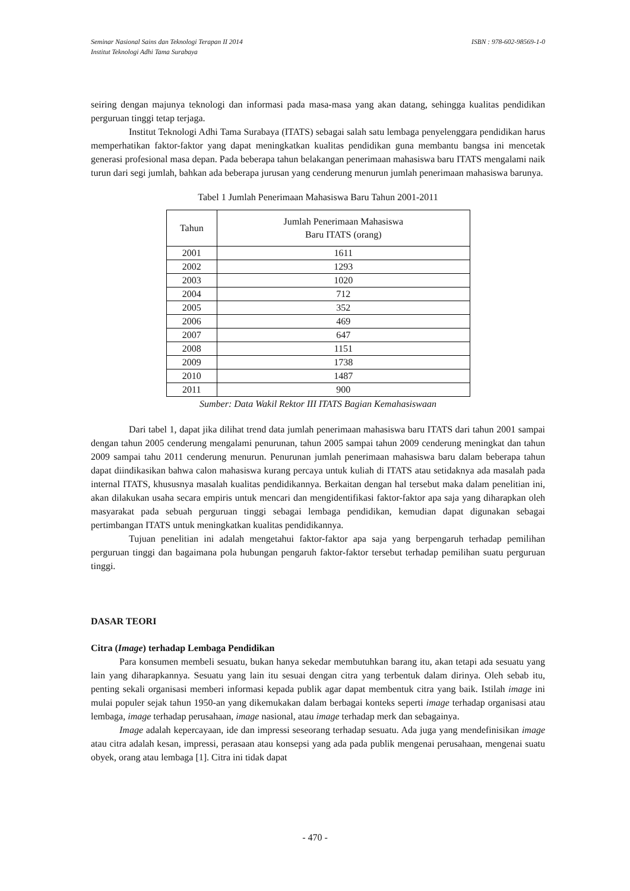Seminar Nasional Sains dan Teknologi Terapan II 2014
Institut Teknologi Adhi Tama Surabaya ISBN : 978-602-98569-1-0
seiring dengan majunya teknologi dan informasi pada masa-masa yang akan datang, sehingga kualitas pendidikan perguruan tinggi tetap terjaga.
Institut Teknologi Adhi Tama Surabaya (ITATS) sebagai salah satu lembaga penyelenggara pendidikan harus memperhatikan faktor-faktor yang dapat meningkatkan kualitas pendidikan guna membantu bangsa ini mencetak generasi profesional masa depan. Pada beberapa tahun belakangan penerimaan mahasiswa baru ITATS mengalami naik turun dari segi jumlah, bahkan ada beberapa jurusan yang cenderung menurun jumlah penerimaan mahasiswa barunya.
Tabel 1 Jumlah Penerimaan Mahasiswa Baru Tahun 2001-2011
| Tahun | Jumlah Penerimaan Mahasiswa Baru ITATS (orang) |
| --- | --- |
| 2001 | 1611 |
| 2002 | 1293 |
| 2003 | 1020 |
| 2004 | 712 |
| 2005 | 352 |
| 2006 | 469 |
| 2007 | 647 |
| 2008 | 1151 |
| 2009 | 1738 |
| 2010 | 1487 |
| 2011 | 900 |
Sumber: Data Wakil Rektor III ITATS Bagian Kemahasiswaan
Dari tabel 1, dapat jika dilihat trend data jumlah penerimaan mahasiswa baru ITATS dari tahun 2001 sampai dengan tahun 2005 cenderung mengalami penurunan, tahun 2005 sampai tahun 2009 cenderung meningkat dan tahun 2009 sampai tahu 2011 cenderung menurun. Penurunan jumlah penerimaan mahasiswa baru dalam beberapa tahun dapat diindikasikan bahwa calon mahasiswa kurang percaya untuk kuliah di ITATS atau setidaknya ada masalah pada internal ITATS, khususnya masalah kualitas pendidikannya. Berkaitan dengan hal tersebut maka dalam penelitian ini, akan dilakukan usaha secara empiris untuk mencari dan mengidentifikasi faktor-faktor apa saja yang diharapkan oleh masyarakat pada sebuah perguruan tinggi sebagai lembaga pendidikan, kemudian dapat digunakan sebagai pertimbangan ITATS untuk meningkatkan kualitas pendidikannya.
Tujuan penelitian ini adalah mengetahui faktor-faktor apa saja yang berpengaruh terhadap pemilihan perguruan tinggi dan bagaimana pola hubungan pengaruh faktor-faktor tersebut terhadap pemilihan suatu perguruan tinggi.
DASAR TEORI
Citra (Image) terhadap Lembaga Pendidikan
Para konsumen membeli sesuatu, bukan hanya sekedar membutuhkan barang itu, akan tetapi ada sesuatu yang lain yang diharapkannya. Sesuatu yang lain itu sesuai dengan citra yang terbentuk dalam dirinya. Oleh sebab itu, penting sekali organisasi memberi informasi kepada publik agar dapat membentuk citra yang baik. Istilah image ini mulai populer sejak tahun 1950-an yang dikemukakan dalam berbagai konteks seperti image terhadap organisasi atau lembaga, image terhadap perusahaan, image nasional, atau image terhadap merk dan sebagainya.
Image adalah kepercayaan, ide dan impressi seseorang terhadap sesuatu. Ada juga yang mendefinisikan image atau citra adalah kesan, impressi, perasaan atau konsepsi yang ada pada publik mengenai perusahaan, mengenai suatu obyek, orang atau lembaga [1]. Citra ini tidak dapat
- 470 -